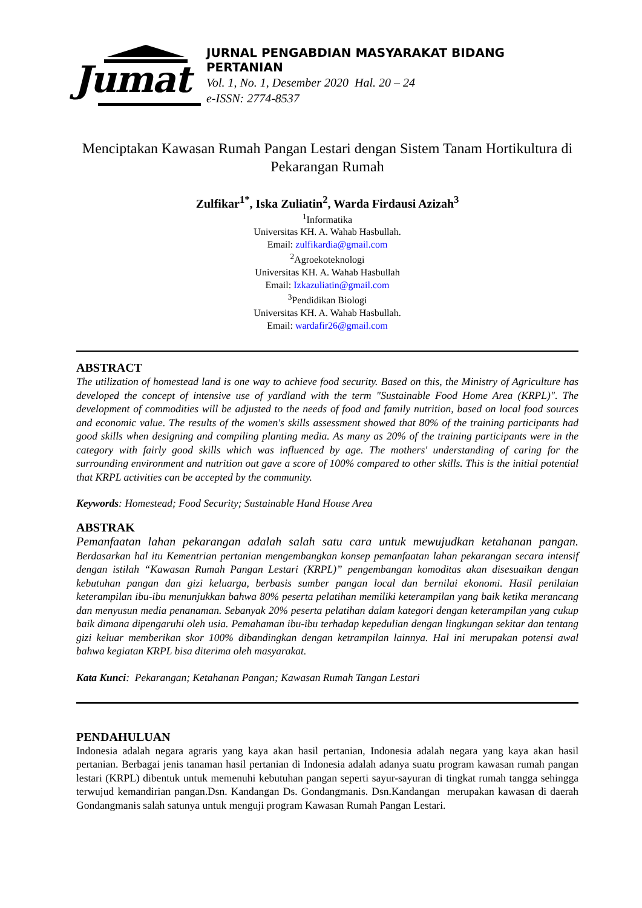Jumat
JURNAL PENGABDIAN MASYARAKAT BIDANG PERTANIAN
Vol. 1, No. 1, Desember 2020 Hal. 20 – 24
e-ISSN: 2774-8537
Menciptakan Kawasan Rumah Pangan Lestari dengan Sistem Tanam Hortikultura di Pekarangan Rumah
Zulfikar<sup>1*</sup>, Iska Zuliatin<sup>2</sup>, Warda Firdausi Azizah<sup>3</sup>
<sup>1</sup> Informatika
Universitas KH. A. Wahab Hasbullah.
Email: zulfikardia@gmail.com
<sup>2</sup> Agroekoteknologi
Universitas KH. A. Wahab Hasbullah
Email: Izkazuliatin@gmail.com
<sup>3</sup> Pendidikan Biologi
Universitas KH. A. Wahab Hasbullah.
Email: wardafir26@gmail.com
ABSTRACT
The utilization of homestead land is one way to achieve food security. Based on this, the Ministry of Agriculture has developed the concept of intensive use of yardland with the term "Sustainable Food Home Area (KRPL)". The development of commodities will be adjusted to the needs of food and family nutrition, based on local food sources and economic value. The results of the women's skills assessment showed that 80% of the training participants had good skills when designing and compiling planting media. As many as 20% of the training participants were in the category with fairly good skills which was influenced by age. The mothers' understanding of caring for the surrounding environment and nutrition out gave a score of 100% compared to other skills. This is the initial potential that KRPL activities can be accepted by the community.
Keywords: Homestead; Food Security; Sustainable Hand House Area
ABSTRAK
Pemanfaatan lahan pekarangan adalah salah satu cara untuk mewujudkan ketahanan pangan. Berdasarkan hal itu Kementrian pertanian mengembangkan konsep pemanfaatan lahan pekarangan secara intensif dengan istilah “Kawasan Rumah Pangan Lestari (KRPL)” pengembangan komoditas akan disesuaikan dengan kebutuhan pangan dan gizi keluarga, berbasis sumber pangan local dan bernilai ekonomi. Hasil penilaian keterampilan ibu-ibu menunjukkan bahwa 80% peserta pelatihan memiliki keterampilan yang baik ketika merancang dan menyusun media penanaman. Sebanyak 20% peserta pelatihan dalam kategori dengan keterampilan yang cukup baik dimana dipengaruhi oleh usia. Pemahaman ibu-ibu terhadap kepedulian dengan lingkungan sekitar dan tentang gizi keluar memberikan skor 100% dibandingkan dengan ketrampilan lainnya. Hal ini merupakan potensi awal bahwa kegiatan KRPL bisa diterima oleh masyarakat.
Kata Kunci: Pekarangan; Ketahanan Pangan; Kawasan Rumah Tangan Lestari
PENDAHULUAN
Indonesia adalah negara agraris yang kaya akan hasil pertanian, Indonesia adalah negara yang kaya akan hasil pertanian. Berbagai jenis tanaman hasil pertanian di Indonesia adalah adanya suatu program kawasan rumah pangan lestari (KRPL) dibentuk untuk memenuhi kebutuhan pangan seperti sayur-sayuran di tingkat rumah tangga sehingga terwujud kemandirian pangan.Dsn. Kandangan Ds. Gondangmanis. Dsn.Kandangan merupakan kawasan di daerah Gondangmanis salah satunya untuk menguji program Kawasan Rumah Pangan Lestari.